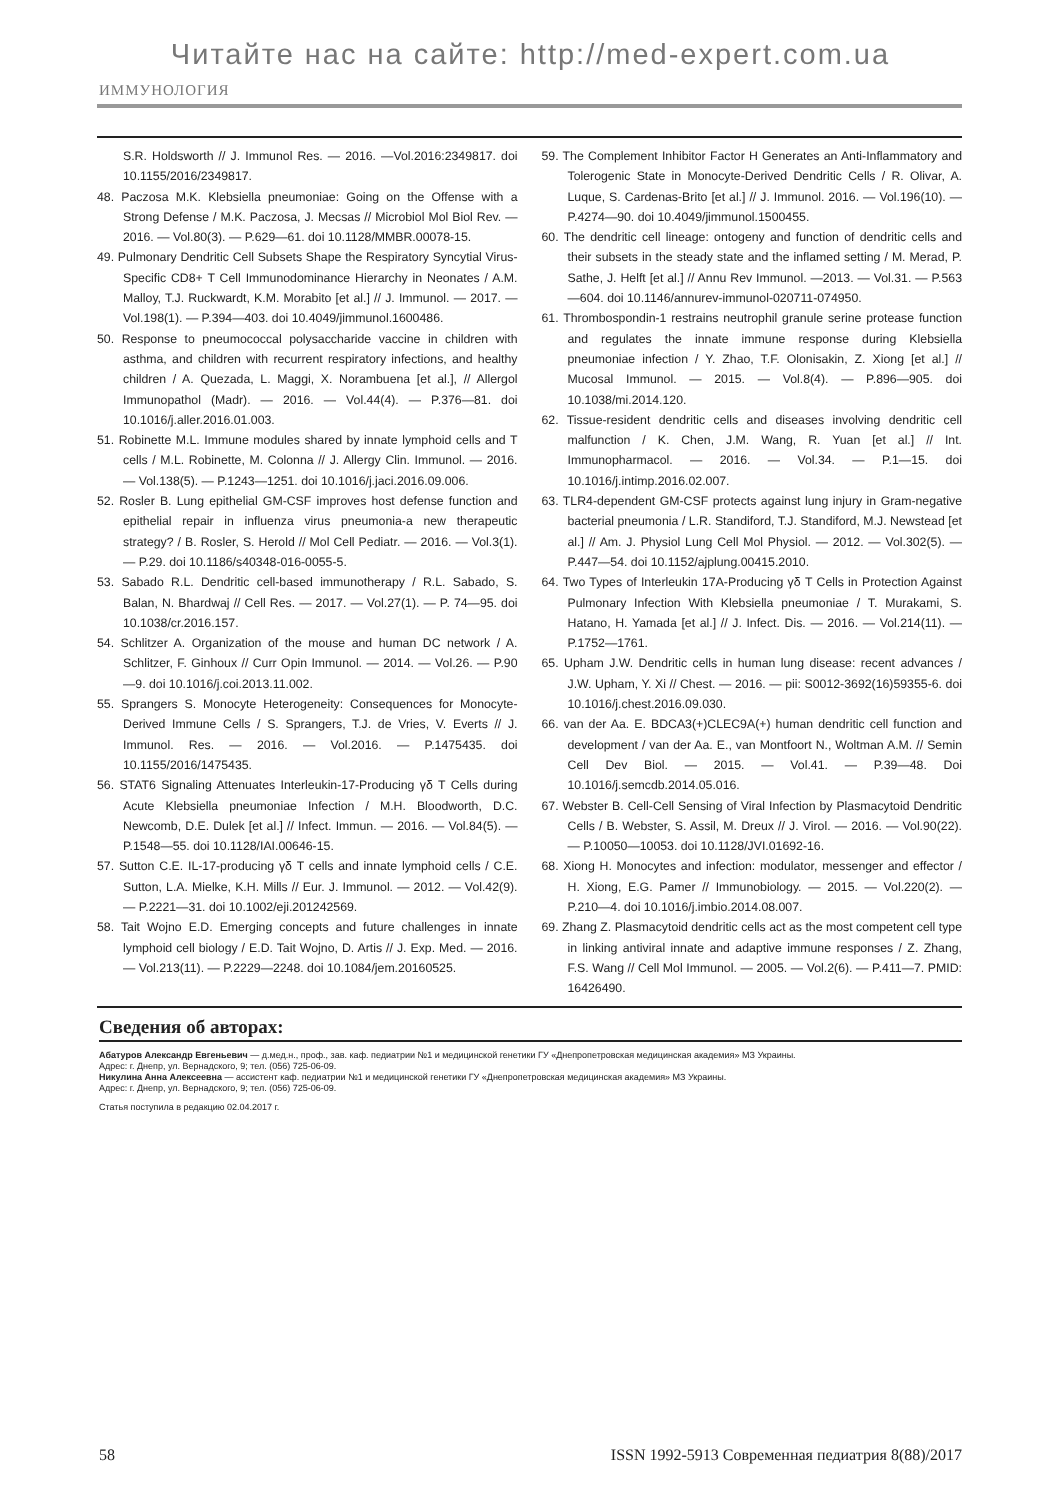Читайте нас на сайте: http://med-expert.com.ua
ИММУНОЛОГИЯ
S.R. Holdsworth // J. Immunol Res. — 2016. —Vol.2016:2349817. doi 10.1155/2016/2349817.
48. Paczosa M.K. Klebsiella pneumoniae: Going on the Offense with a Strong Defense / M.K. Paczosa, J. Mecsas // Microbiol Mol Biol Rev. — 2016. — Vol.80(3). — P.629—61. doi 10.1128/MMBR.00078-15.
49. Pulmonary Dendritic Cell Subsets Shape the Respiratory Syncytial Virus-Specific CD8+ T Cell Immunodominance Hierarchy in Neonates / A.M. Malloy, T.J. Ruckwardt, K.M. Morabito [et al.] // J. Immunol. — 2017. — Vol.198(1). — P.394—403. doi 10.4049/jimmunol.1600486.
50. Response to pneumococcal polysaccharide vaccine in children with asthma, and children with recurrent respiratory infections, and healthy children / A. Quezada, L. Maggi, X. Norambuena [et al.], // Allergol Immunopathol (Madr). — 2016. — Vol.44(4). — P.376—81. doi 10.1016/j.aller.2016.01.003.
51. Robinette M.L. Immune modules shared by innate lymphoid cells and T cells / M.L. Robinette, M. Colonna // J. Allergy Clin. Immunol. — 2016. — Vol.138(5). — P.1243—1251. doi 10.1016/j.jaci.2016.09.006.
52. Rosler B. Lung epithelial GM-CSF improves host defense function and epithelial repair in influenza virus pneumonia-a new therapeutic strategy? / B. Rosler, S. Herold // Mol Cell Pediatr. — 2016. — Vol.3(1). — P.29. doi 10.1186/s40348-016-0055-5.
53. Sabado R.L. Dendritic cell-based immunotherapy / R.L. Sabado, S. Balan, N. Bhardwaj // Cell Res. — 2017. — Vol.27(1). — P. 74—95. doi 10.1038/cr.2016.157.
54. Schlitzer A. Organization of the mouse and human DC network / A. Schlitzer, F. Ginhoux // Curr Opin Immunol. — 2014. — Vol.26. — P.90—9. doi 10.1016/j.coi.2013.11.002.
55. Sprangers S. Monocyte Heterogeneity: Consequences for Monocyte-Derived Immune Cells / S. Sprangers, T.J. de Vries, V. Everts // J. Immunol. Res. — 2016. — Vol.2016. — P.1475435. doi 10.1155/2016/1475435.
56. STAT6 Signaling Attenuates Interleukin-17-Producing γδ T Cells during Acute Klebsiella pneumoniae Infection / M.H. Bloodworth, D.C. Newcomb, D.E. Dulek [et al.] // Infect. Immun. — 2016. — Vol.84(5). — P.1548—55. doi 10.1128/IAI.00646-15.
57. Sutton C.E. IL-17-producing γδ T cells and innate lymphoid cells / C.E. Sutton, L.A. Mielke, K.H. Mills // Eur. J. Immunol. — 2012. — Vol.42(9). — P.2221—31. doi 10.1002/eji.201242569.
58. Tait Wojno E.D. Emerging concepts and future challenges in innate lymphoid cell biology / E.D. Tait Wojno, D. Artis // J. Exp. Med. — 2016. — Vol.213(11). — P.2229—2248. doi 10.1084/jem.20160525.
59. The Complement Inhibitor Factor H Generates an Anti-Inflammatory and Tolerogenic State in Monocyte-Derived Dendritic Cells / R. Olivar, A. Luque, S. Cardenas-Brito [et al.] // J. Immunol. 2016. — Vol.196(10). — P.4274—90. doi 10.4049/jimmunol.1500455.
60. The dendritic cell lineage: ontogeny and function of dendritic cells and their subsets in the steady state and the inflamed setting / M. Merad, P. Sathe, J. Helft [et al.] // Annu Rev Immunol. —2013. — Vol.31. — P.563—604. doi 10.1146/annurev-immunol-020711-074950.
61. Thrombospondin-1 restrains neutrophil granule serine protease function and regulates the innate immune response during Klebsiella pneumoniae infection / Y. Zhao, T.F. Olonisakin, Z. Xiong [et al.] // Mucosal Immunol. — 2015. — Vol.8(4). — P.896—905. doi 10.1038/mi.2014.120.
62. Tissue-resident dendritic cells and diseases involving dendritic cell malfunction / K. Chen, J.M. Wang, R. Yuan [et al.] // Int. Immunopharmacol. — 2016. — Vol.34. — P.1—15. doi 10.1016/j.intimp.2016.02.007.
63. TLR4-dependent GM-CSF protects against lung injury in Gram-negative bacterial pneumonia / L.R. Standiford, T.J. Standiford, M.J. Newstead [et al.] // Am. J. Physiol Lung Cell Mol Physiol. — 2012. — Vol.302(5). — P.447—54. doi 10.1152/ajplung.00415.2010.
64. Two Types of Interleukin 17A-Producing γδ T Cells in Protection Against Pulmonary Infection With Klebsiella pneumoniae / T. Murakami, S. Hatano, H. Yamada [et al.] // J. Infect. Dis. — 2016. — Vol.214(11). — P.1752—1761.
65. Upham J.W. Dendritic cells in human lung disease: recent advances / J.W. Upham, Y. Xi // Chest. — 2016. — pii: S0012-3692(16)59355-6. doi 10.1016/j.chest.2016.09.030.
66. van der Aa. E. BDCA3(+)CLEC9A(+) human dendritic cell function and development / van der Aa. E., van Montfoort N., Woltman A.M. // Semin Cell Dev Biol. — 2015. — Vol.41. — P.39—48. Doi 10.1016/j.semcdb.2014.05.016.
67. Webster B. Cell-Cell Sensing of Viral Infection by Plasmacytoid Dendritic Cells / B. Webster, S. Assil, M. Dreux // J. Virol. — 2016. — Vol.90(22). — P.10050—10053. doi 10.1128/JVI.01692-16.
68. Xiong H. Monocytes and infection: modulator, messenger and effector / H. Xiong, E.G. Pamer // Immunobiology. — 2015. — Vol.220(2). — P.210—4. doi 10.1016/j.imbio.2014.08.007.
69. Zhang Z. Plasmacytoid dendritic cells act as the most competent cell type in linking antiviral innate and adaptive immune responses / Z. Zhang, F.S. Wang // Cell Mol Immunol. — 2005. — Vol.2(6). — P.411—7. PMID: 16426490.
Сведения об авторах:
Абатуров Александр Евгеньевич — д.мед.н., проф., зав. каф. педиатрии №1 и медицинской генетики ГУ «Днепропетровская медицинская академия» МЗ Украины.
Адрес: г. Днепр, ул. Вернадского, 9; тел. (056) 725-06-09.
Никулина Анна Алексеевна — ассистент каф. педиатрии №1 и медицинской генетики ГУ «Днепропетровская медицинская академия» МЗ Украины.
Адрес: г. Днепр, ул. Вернадского, 9; тел. (056) 725-06-09.
Статья поступила в редакцию 02.04.2017 г.
58 ISSN 1992-5913 Современная педиатрия 8(88)/2017